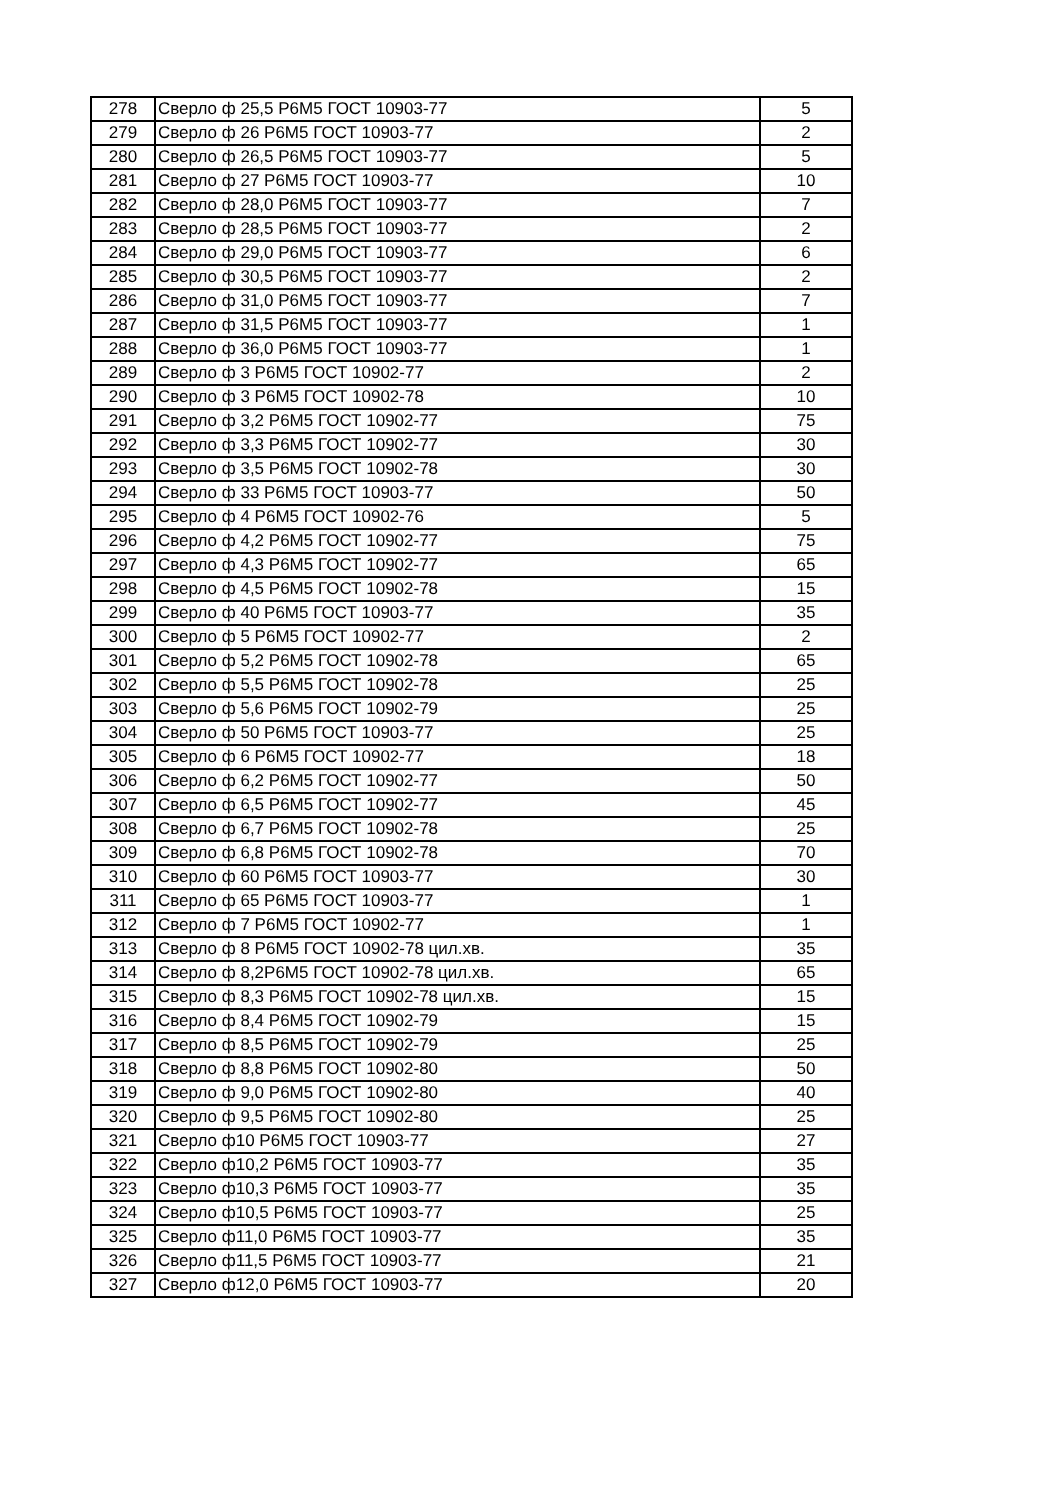| 278 | Сверло ф 25,5 Р6М5 ГОСТ 10903-77 | 5 |
| 279 | Сверло ф 26 Р6М5 ГОСТ 10903-77 | 2 |
| 280 | Сверло ф 26,5 Р6М5 ГОСТ 10903-77 | 5 |
| 281 | Сверло ф 27 Р6М5 ГОСТ 10903-77 | 10 |
| 282 | Сверло ф 28,0 Р6М5 ГОСТ 10903-77 | 7 |
| 283 | Сверло ф 28,5 Р6М5 ГОСТ 10903-77 | 2 |
| 284 | Сверло ф 29,0 Р6М5 ГОСТ 10903-77 | 6 |
| 285 | Сверло ф 30,5 Р6М5 ГОСТ 10903-77 | 2 |
| 286 | Сверло ф 31,0 Р6М5 ГОСТ 10903-77 | 7 |
| 287 | Сверло ф 31,5 Р6М5 ГОСТ 10903-77 | 1 |
| 288 | Сверло ф 36,0 Р6М5 ГОСТ 10903-77 | 1 |
| 289 | Сверло ф 3 Р6М5 ГОСТ 10902-77 | 2 |
| 290 | Сверло ф 3 Р6М5 ГОСТ 10902-78 | 10 |
| 291 | Сверло ф 3,2 Р6М5 ГОСТ 10902-77 | 75 |
| 292 | Сверло ф 3,3 Р6М5 ГОСТ 10902-77 | 30 |
| 293 | Сверло ф 3,5 Р6М5 ГОСТ 10902-78 | 30 |
| 294 | Сверло ф 33 Р6М5 ГОСТ 10903-77 | 50 |
| 295 | Сверло ф 4 Р6М5 ГОСТ 10902-76 | 5 |
| 296 | Сверло ф 4,2 Р6М5 ГОСТ 10902-77 | 75 |
| 297 | Сверло ф 4,3 Р6М5 ГОСТ 10902-77 | 65 |
| 298 | Сверло ф 4,5 Р6М5 ГОСТ 10902-78 | 15 |
| 299 | Сверло ф 40 Р6М5 ГОСТ 10903-77 | 35 |
| 300 | Сверло ф 5 Р6М5 ГОСТ 10902-77 | 2 |
| 301 | Сверло ф 5,2 Р6М5 ГОСТ 10902-78 | 65 |
| 302 | Сверло ф 5,5 Р6М5 ГОСТ 10902-78 | 25 |
| 303 | Сверло ф 5,6 Р6М5 ГОСТ 10902-79 | 25 |
| 304 | Сверло ф 50 Р6М5 ГОСТ 10903-77 | 25 |
| 305 | Сверло ф 6 Р6М5 ГОСТ 10902-77 | 18 |
| 306 | Сверло ф 6,2 Р6М5 ГОСТ 10902-77 | 50 |
| 307 | Сверло ф 6,5 Р6М5 ГОСТ 10902-77 | 45 |
| 308 | Сверло ф 6,7 Р6М5 ГОСТ 10902-78 | 25 |
| 309 | Сверло ф 6,8 Р6М5 ГОСТ 10902-78 | 70 |
| 310 | Сверло ф 60 Р6М5 ГОСТ 10903-77 | 30 |
| 311 | Сверло ф 65 Р6М5 ГОСТ 10903-77 | 1 |
| 312 | Сверло ф 7 Р6М5 ГОСТ 10902-77 | 1 |
| 313 | Сверло ф 8 Р6М5 ГОСТ 10902-78 цил.хв. | 35 |
| 314 | Сверло ф 8,2Р6М5 ГОСТ 10902-78 цил.хв. | 65 |
| 315 | Сверло ф 8,3 Р6М5 ГОСТ 10902-78 цил.хв. | 15 |
| 316 | Сверло ф 8,4 Р6М5 ГОСТ 10902-79 | 15 |
| 317 | Сверло ф 8,5 Р6М5 ГОСТ 10902-79 | 25 |
| 318 | Сверло ф 8,8 Р6М5 ГОСТ 10902-80 | 50 |
| 319 | Сверло ф 9,0 Р6М5 ГОСТ 10902-80 | 40 |
| 320 | Сверло ф 9,5 Р6М5 ГОСТ 10902-80 | 25 |
| 321 | Сверло ф10 Р6М5 ГОСТ 10903-77 | 27 |
| 322 | Сверло ф10,2 Р6М5 ГОСТ 10903-77 | 35 |
| 323 | Сверло ф10,3 Р6М5 ГОСТ 10903-77 | 35 |
| 324 | Сверло ф10,5 Р6М5 ГОСТ 10903-77 | 25 |
| 325 | Сверло ф11,0 Р6М5 ГОСТ 10903-77 | 35 |
| 326 | Сверло ф11,5 Р6М5 ГОСТ 10903-77 | 21 |
| 327 | Сверло ф12,0 Р6М5 ГОСТ 10903-77 | 20 |